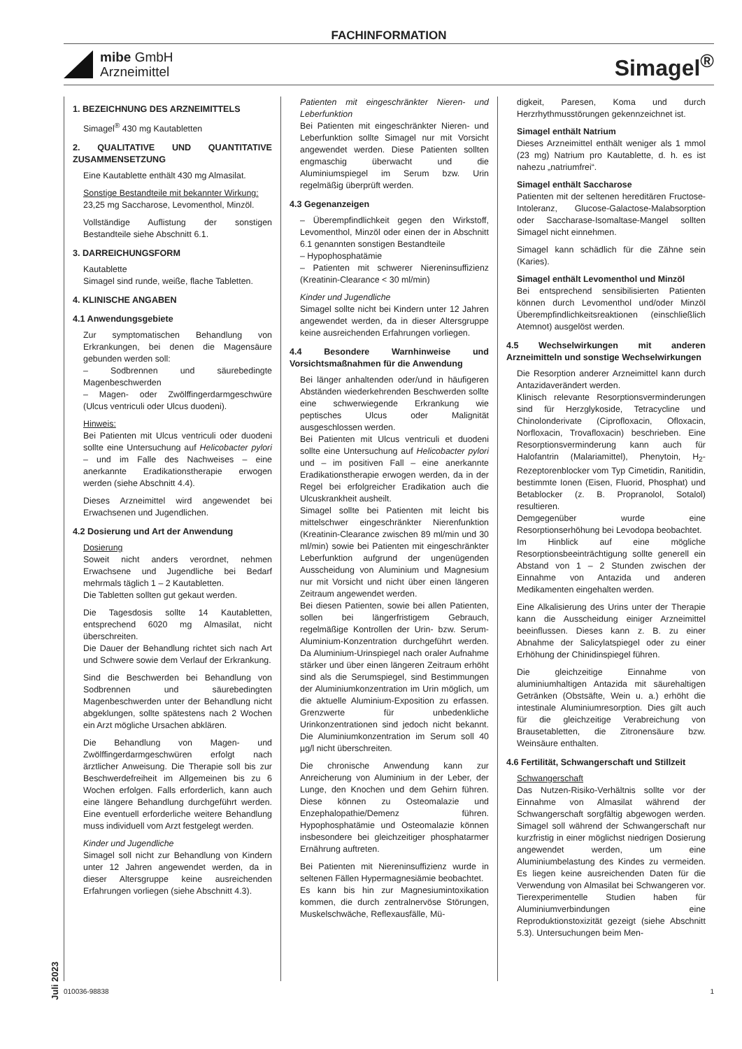FACHINFORMATION
mibe GmbH
Arzneimittel
Simagel<sup>®</sup>
Juli 2023
1. BEZEICHNUNG DES ARZNEIMITTELS
Simagel<sup>®</sup> 430 mg Kautabletten
2. QUALITATIVE UND QUANTITATIVE ZUSAMMENSETZUNG
Eine Kautablette enthält 430 mg Almasilat.
Sonstige Bestandteile mit bekannter Wirkung:
23,25 mg Saccharose, Levomenthol, Minzöl.
Vollständige Auflistung der sonstigen Bestandteile siehe Abschnitt 6.1.
3. DARREICHUNGSFORM
Kautablette
Simagel sind runde, weiße, flache Tabletten.
4. KLINISCHE ANGABEN
4.1 Anwendungsgebiete
Zur symptomatischen Behandlung von Erkrankungen, bei denen die Magensäure gebunden werden soll:
– Sodbrennen und säurebedingte Magenbeschwerden
– Magen- oder Zwölffingerdarmgeschwüre (Ulcus ventriculi oder Ulcus duodeni).
Hinweis:
Bei Patienten mit Ulcus ventriculi oder duodeni sollte eine Untersuchung auf Helicobacter pylori – und im Falle des Nachweises – eine anerkannte Eradikationstherapie erwogen werden (siehe Abschnitt 4.4).
Dieses Arzneimittel wird angewendet bei Erwachsenen und Jugendlichen.
4.2 Dosierung und Art der Anwendung
Dosierung
Soweit nicht anders verordnet, nehmen Erwachsene und Jugendliche bei Bedarf mehrmals täglich 1 – 2 Kautabletten.
Die Tabletten sollten gut gekaut werden.
Die Tagesdosis sollte 14 Kautabletten, entsprechend 6020 mg Almasilat, nicht überschreiten.
Die Dauer der Behandlung richtet sich nach Art und Schwere sowie dem Verlauf der Erkrankung.
Sind die Beschwerden bei Behandlung von Sodbrennen und säurebedingten Magenbeschwerden unter der Behandlung nicht abgeklungen, sollte spätestens nach 2 Wochen ein Arzt mögliche Ursachen abklären.
Die Behandlung von Magen- und Zwölffingerdarmgeschwüren erfolgt nach ärztlicher Anweisung. Die Therapie soll bis zur Beschwerdefreiheit im Allgemeinen bis zu 6 Wochen erfolgen. Falls erforderlich, kann auch eine längere Behandlung durchgeführt werden. Eine eventuell erforderliche weitere Behandlung muss individuell vom Arzt festgelegt werden.
Kinder und Jugendliche
Simagel soll nicht zur Behandlung von Kindern unter 12 Jahren angewendet werden, da in dieser Altersgruppe keine ausreichenden Erfahrungen vorliegen (siehe Abschnitt 4.3).
Patienten mit eingeschränkter Nieren- und Leberfunktion
Bei Patienten mit eingeschränkter Nieren- und Leberfunktion sollte Simagel nur mit Vorsicht angewendet werden. Diese Patienten sollten engmaschig überwacht und die Aluminiumspiegel im Serum bzw. Urin regelmäßig überprüft werden.
4.3 Gegenanzeigen
– Überempfindlichkeit gegen den Wirkstoff, Levomenthol, Minzöl oder einen der in Abschnitt 6.1 genannten sonstigen Bestandteile
– Hypophosphatämie
– Patienten mit schwerer Niereninsuffizienz (Kreatinin-Clearance < 30 ml/min)
Kinder und Jugendliche
Simagel sollte nicht bei Kindern unter 12 Jahren angewendet werden, da in dieser Altersgruppe keine ausreichenden Erfahrungen vorliegen.
4.4 Besondere Warnhinweise und Vorsichtsmaßnahmen für die Anwendung
Bei länger anhaltenden oder/und in häufigeren Abständen wiederkehrenden Beschwerden sollte eine schwerwiegende Erkrankung wie peptisches Ulcus oder Malignität ausgeschlossen werden.
Bei Patienten mit Ulcus ventriculi et duodeni sollte eine Untersuchung auf Helicobacter pylori und – im positiven Fall – eine anerkannte Eradikationstherapie erwogen werden, da in der Regel bei erfolgreicher Eradikation auch die Ulcuskrankheit ausheilt.
Simagel sollte bei Patienten mit leicht bis mittelschwer eingeschränkter Nierenfunktion (Kreatinin-Clearance zwischen 89 ml/min und 30 ml/min) sowie bei Patienten mit eingeschränkter Leberfunktion aufgrund der ungenügenden Ausscheidung von Aluminium und Magnesium nur mit Vorsicht und nicht über einen längeren Zeitraum angewendet werden.
Bei diesen Patienten, sowie bei allen Patienten, sollen bei längerfristigem Gebrauch, regelmäßige Kontrollen der Urin- bzw. Serum-Aluminium-Konzentration durchgeführt werden. Da Aluminium-Urinspiegel nach oraler Aufnahme stärker und über einen längeren Zeitraum erhöht sind als die Serumspiegel, sind Bestimmungen der Aluminiumkonzentration im Urin möglich, um die aktuelle Aluminium-Exposition zu erfassen. Grenzwerte für unbedenkliche Urinkonzentrationen sind jedoch nicht bekannt. Die Aluminiumkonzentration im Serum soll 40 µg/l nicht überschreiten.
Die chronische Anwendung kann zur Anreicherung von Aluminium in der Leber, der Lunge, den Knochen und dem Gehirn führen. Diese können zu Osteomalazie und Enzephalopathie/Demenz führen. Hypophosphatämie und Osteomalazie können insbesondere bei gleichzeitiger phosphatarmer Ernährung auftreten.
Bei Patienten mit Niereninsuffizienz wurde in seltenen Fällen Hypermagnesiämie beobachtet.
Es kann bis hin zur Magnesiumintoxikation kommen, die durch zentralnervöse Störungen, Muskelschwäche, Reflexausfälle, Mü-
digkeit, Paresen, Koma und durch Herzrhythmusstörungen gekennzeichnet ist.
Simagel enthält Natrium
Dieses Arzneimittel enthält weniger als 1 mmol (23 mg) Natrium pro Kautablette, d. h. es ist nahezu „natriumfrei“.
Simagel enthält Saccharose
Patienten mit der seltenen hereditären Fructose-Intoleranz, Glucose-Galactose-Malabsorption oder Saccharase-Isomaltase-Mangel sollten Simagel nicht einnehmen.
Simagel kann schädlich für die Zähne sein (Karies).
Simagel enthält Levomenthol und Minzöl
Bei entsprechend sensibilisierten Patienten können durch Levomenthol und/oder Minzöl Überempfindlichkeitsreaktionen (einschließlich Atemnot) ausgelöst werden.
4.5 Wechselwirkungen mit anderen Arzneimitteln und sonstige Wechselwirkungen
Die Resorption anderer Arzneimittel kann durch Antazidaverändert werden.
Klinisch relevante Resorptionsverminderungen sind für Herzglykoside, Tetracycline und Chinolonderivate (Ciprofloxacin, Ofloxacin, Norfloxacin, Trovafloxacin) beschrieben. Eine Resorptionsverminderung kann auch für Halofantrin (Malariamittel), Phenytoin, H<sub>2</sub>-Rezeptorenblocker vom Typ Cimetidin, Ranitidin, bestimmte Ionen (Eisen, Fluorid, Phosphat) und Betablocker (z. B. Propranolol, Sotalol) resultieren.
Demgegenüber wurde eine Resorptionserhöhung bei Levodopa beobachtet.
Im Hinblick auf eine mögliche Resorptionsbeeinträchtigung sollte generell ein Abstand von 1 – 2 Stunden zwischen der Einnahme von Antazida und anderen Medikamenten eingehalten werden.
Eine Alkalisierung des Urins unter der Therapie kann die Ausscheidung einiger Arzneimittel beeinflussen. Dieses kann z. B. zu einer Abnahme der Salicylatspiegel oder zu einer Erhöhung der Chinidinspiegel führen.
Die gleichzeitige Einnahme von aluminiumhaltigen Antazida mit säurehaltigen Getränken (Obstsäfte, Wein u. a.) erhöht die intestinale Aluminiumresorption. Dies gilt auch für die gleichzeitige Verabreichung von Brausetabletten, die Zitronensäure bzw. Weinsäure enthalten.
4.6 Fertilität, Schwangerschaft und Stillzeit
Schwangerschaft
Das Nutzen-Risiko-Verhältnis sollte vor der Einnahme von Almasilat während der Schwangerschaft sorgfältig abgewogen werden. Simagel soll während der Schwangerschaft nur kurzfristig in einer möglichst niedrigen Dosierung angewendet werden, um eine Aluminiumbelastung des Kindes zu vermeiden. Es liegen keine ausreichenden Daten für die Verwendung von Almasilat bei Schwangeren vor. Tierexperimentelle Studien haben für Aluminiumverbindungen eine Reproduktionstoxizität gezeigt (siehe Abschnitt 5.3). Untersuchungen beim Men-
010036-98838 1